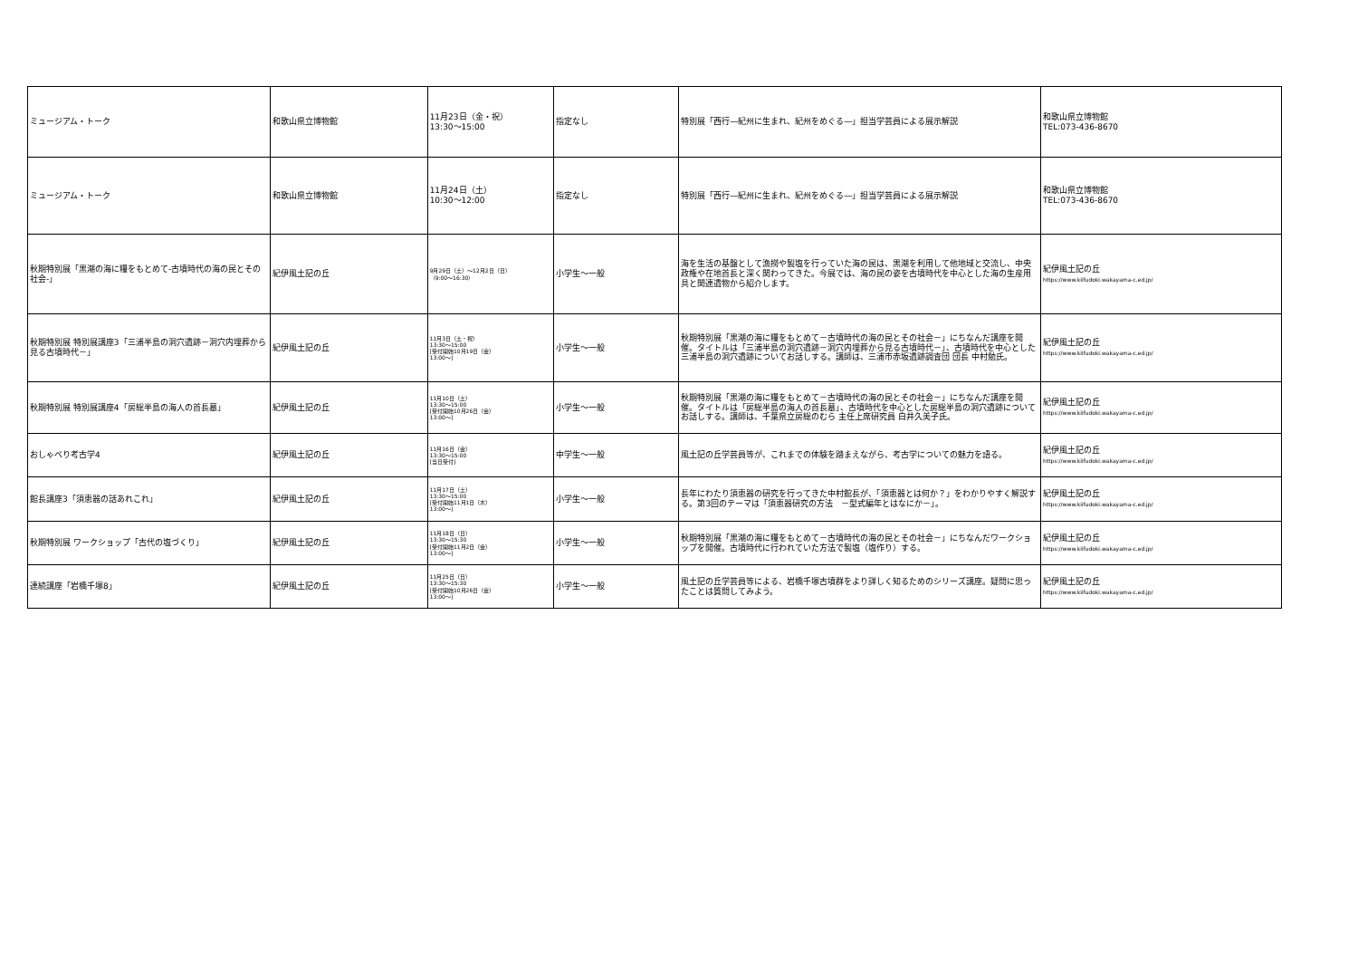| ミュージアム・トーク | 和歌山県立博物館 | 11月23日（金・祝） 13:30～15:00 | 指定なし | 特別展「西行―紀州に生まれ、紀州をめぐる―」担当学芸員による展示解説 | 和歌山県立博物館 TEL:073-436-8670 |
| ミュージアム・トーク | 和歌山県立博物館 | 11月24日（土） 10:30～12:00 | 指定なし | 特別展「西行―紀州に生まれ、紀州をめぐる―」担当学芸員による展示解説 | 和歌山県立博物館 TEL:073-436-8670 |
| 秋期特別展「黒潮の海に糧をもとめて-古墳時代の海の民とその社会-」 | 紀伊風土記の丘 | 9月29日（土）～12月2日（日） （9:00～16:30） | 小学生～一般 | 海を生活の基盤として漁撈や製塩を行っていた海の民は、黒潮を利用して他地域と交流し、中央政権や在地首長と深く関わってきた。今展では、海の民の姿を古墳時代を中心とした海の生産用具と関連遺物から紹介します。 | 紀伊風土記の丘 https://www.kiifudoki.wakayama-c.ed.jp/ |
| 秋期特別展 特別展講座3「三浦半島の洞穴遺跡－洞穴内埋葬から見る古墳時代－」 | 紀伊風土記の丘 | 11月3日（土・祝） 13:30～15:00 [受付開始10月19日（金） 13:00～] | 小学生～一般 | 秋期特別展「黒潮の海に糧をもとめて－古墳時代の海の民とその社会－」にちなんだ講座を開催。タイトルは「三浦半島の洞穴遺跡－洞穴内埋葬から見る古墳時代－」、古墳時代を中心とした三浦半島の洞穴遺跡についてお話しする。講師は、三浦市赤坂遺跡調査団 団長 中村勉氏。 | 紀伊風土記の丘 https://www.kiifudoki.wakayama-c.ed.jp/ |
| 秋期特別展 特別展講座4「房総半島の海人の首長墓」 | 紀伊風土記の丘 | 11月10日（土） 13:30～15:00 [受付開始10月26日（金） 13:00～] | 小学生～一般 | 秋期特別展「黒潮の海に糧をもとめて－古墳時代の海の民とその社会－」にちなんだ講座を開催。タイトルは「房総半島の海人の首長墓」、古墳時代を中心とした房総半島の洞穴遺跡についてお話しする。講師は、千葉県立房総のむら 主任上席研究員 白井久美子氏。 | 紀伊風土記の丘 https://www.kiifudoki.wakayama-c.ed.jp/ |
| おしゃべり考古学4 | 紀伊風土記の丘 | 11月16日（金） 13:30～15:00 [当日受付] | 中学生～一般 | 風土記の丘学芸員等が、これまでの体験を踏まえながら、考古学についての魅力を語る。 | 紀伊風土記の丘 https://www.kiifudoki.wakayama-c.ed.jp/ |
| 館長講座3「須恵器の話あれこれ」 | 紀伊風土記の丘 | 11月17日（土） 13:30～15:00 [受付開始11月1日（木） 13:00～] | 小学生～一般 | 長年にわたり須恵器の研究を行ってきた中村館長が、「須恵器とは何か？」をわかりやすく解説する。第3回のテーマは「須恵器研究の方法 －型式編年とはなにか－」。 | 紀伊風土記の丘 https://www.kiifudoki.wakayama-c.ed.jp/ |
| 秋期特別展 ワークショップ「古代の塩づくり」 | 紀伊風土記の丘 | 11月18日（日） 13:30～15:30 [受付開始11月2日（金） 13:00～] | 小学生～一般 | 秋期特別展「黒潮の海に糧をもとめて－古墳時代の海の民とその社会－」にちなんだワークショップを開催。古墳時代に行われていた方法で製塩（塩作り）する。 | 紀伊風土記の丘 https://www.kiifudoki.wakayama-c.ed.jp/ |
| 連続講座「岩橋千塚8」 | 紀伊風土記の丘 | 11月25日（日） 13:30～15:30 [受付開始10月26日（金） 13:00～] | 小学生～一般 | 風土記の丘学芸員等による、岩橋千塚古墳群をより詳しく知るためのシリーズ講座。疑問に思ったことは質問してみよう。 | 紀伊風土記の丘 https://www.kiifudoki.wakayama-c.ed.jp/ |